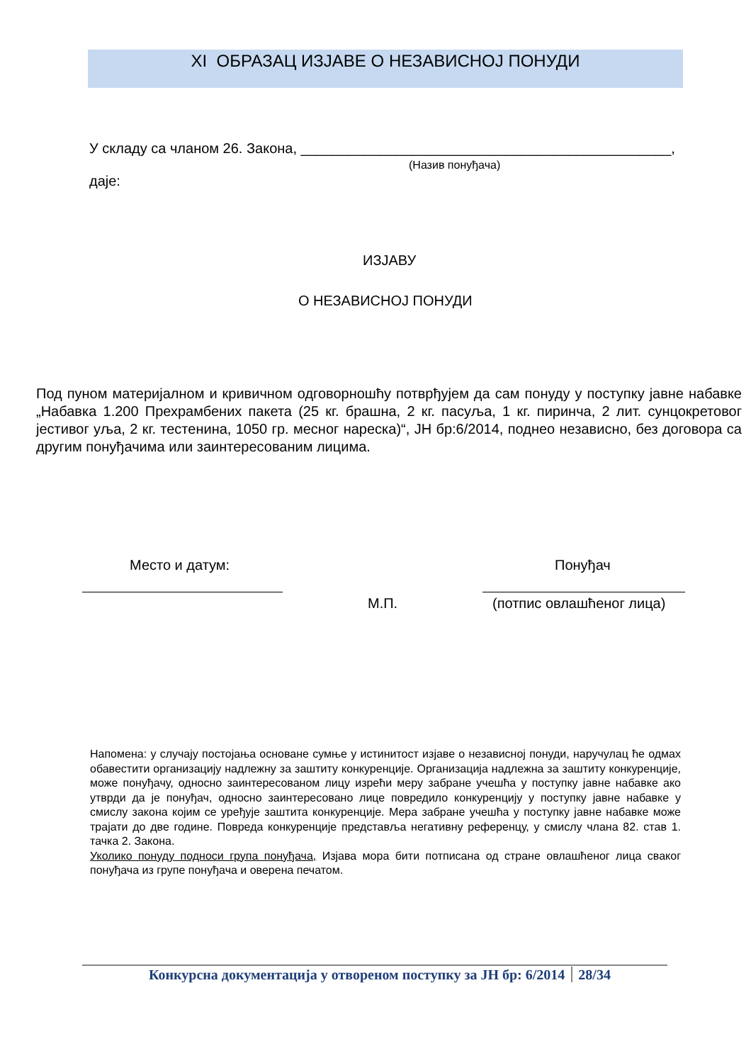XI ОБРАЗАЦ ИЗЈАВЕ О НЕЗАВИСНОЈ ПОНУДИ
У складу са чланом 26. Закона, _______________________________________________,
(Назив понуђача)
даје:
ИЗЈАВУ
О НЕЗАВИСНОЈ ПОНУДИ
Под пуном материјалном и кривичном одговорношћу потврђујем да сам понуду у поступку јавне набавке „Набавка 1.200 Прехрамбених пакета (25 кг. брашна, 2 кг. пасуља, 1 кг. пиринча, 2 лит. сунцокретовог јестивог уља, 2 кг. тестенина, 1050 гр. месног нареска)“, ЈН бр:6/2014, поднео независно, без договора са другим понуђачима или заинтересованим лицима.
Место и датум: Понуђач
М.П. (потпис овлашћеног лица)
Напомена: у случају постојања основане сумње у истинитост изјаве о независној понуди, наручулац ће одмах обавестити организацију надлежну за заштиту конкуренције. Организација надлежна за заштиту конкуренције, може понуђачу, односно заинтересованом лицу изрећи меру забране учешћа у поступку јавне набавке ако утврди да је понуђач, односно заинтересовано лице повредило конкуренцију у поступку јавне набавке у смислу закона којим се уређује заштита конкуренције. Мера забране учешћа у поступку јавне набавке може трајати до две године. Повреда конкуренције представља негативну референцу, у смислу члана 82. став 1. тачка 2. Закона.
Уколико понуду подноси група понуђача, Изјава мора бити потписана од стране овлашћеног лица сваког понуђача из групе понуђача и оверена печатом.
Конкурсна документација у отвореном поступку за ЈН бр: 6/2014 28/34